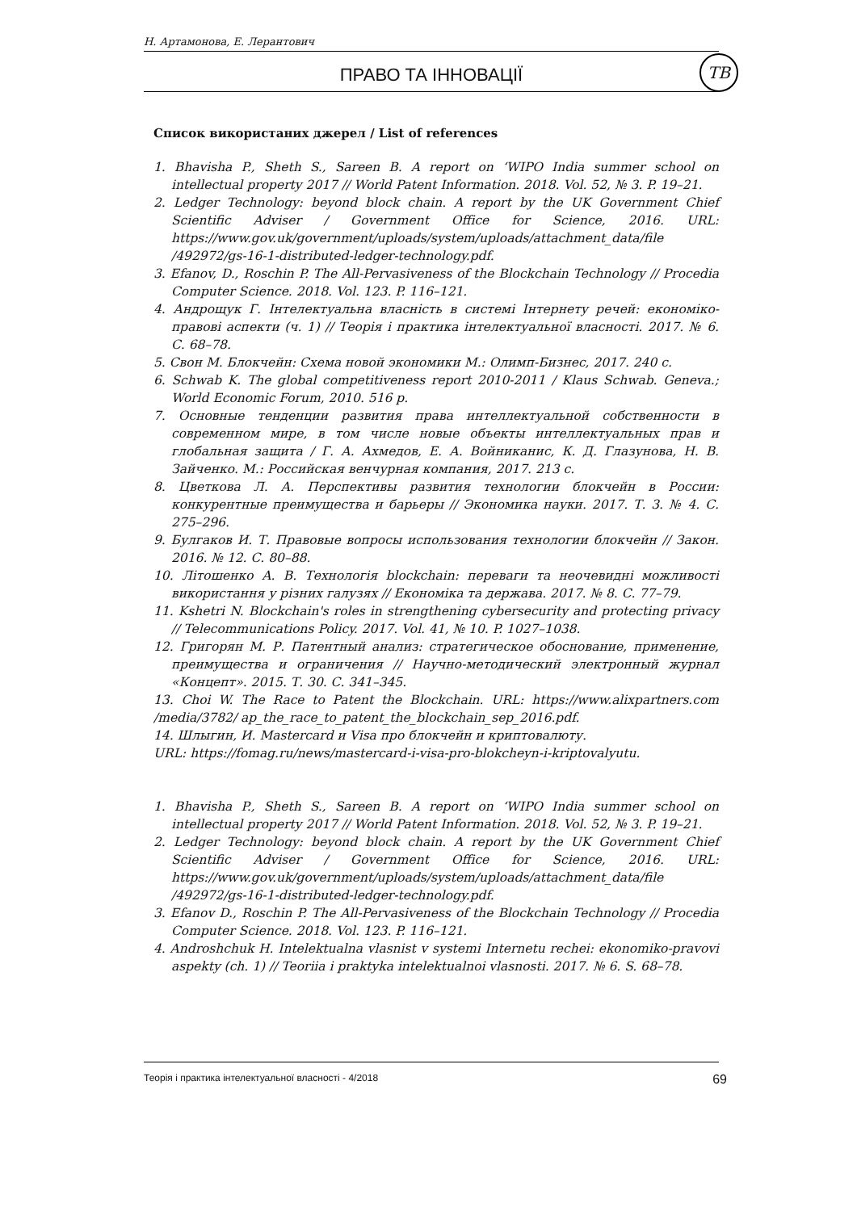Н. Артамонова, Е. Лерантович
ПРАВО ТА ІННОВАЦІЇ
ТВ
Список використаних джерел / List of references
1. Bhavisha P., Sheth S., Sareen B. A report on ‘WIPO India summer school on intellectual property 2017 // World Patent Information. 2018. Vol. 52, № 3. P. 19–21.
2. Ledger Technology: beyond block chain. A report by the UK Government Chief Scientific Adviser / Government Office for Science, 2016. URL: https://www.gov.uk/government/uploads/system/uploads/attachment_data/file /492972/gs-16-1-distributed-ledger-technology.pdf.
3. Efanov, D., Roschin P. The All-Pervasiveness of the Blockchain Technology // Procedia Computer Science. 2018. Vol. 123. P. 116–121.
4. Андрощук Г. Інтелектуальна власність в системі Інтернету речей: економіко-правові аспекти (ч. 1) // Теорія і практика інтелектуальної власності. 2017. № 6. С. 68–78.
5. Свон М. Блокчейн: Схема новой экономики М.: Олимп-Бизнес, 2017. 240 с.
6. Schwab K. The global competitiveness report 2010-2011 / Klaus Schwab. Geneva.; World Economic Forum, 2010. 516 p.
7. Основные тенденции развития права интеллектуальной собственности в современном мире, в том числе новые объекты интеллектуальных прав и глобальная защита / Г. А. Ахмедов, Е. А. Войниканис, К. Д. Глазунова, Н. В. Зайченко. М.: Российская венчурная компания, 2017. 213 с.
8. Цветкова Л. А. Перспективы развития технологии блокчейн в России: конкурентные преимущества и барьеры // Экономика науки. 2017. Т. 3. № 4. С. 275–296.
9. Булгаков И. Т. Правовые вопросы использования технологии блокчейн // Закон. 2016. № 12. С. 80–88.
10. Літошенко А. В. Технологія blockchain: переваги та неочевидні можливості використання у різних галузях // Економіка та держава. 2017. № 8. С. 77–79.
11. Kshetri N. Blockchain's roles in strengthening cybersecurity and protecting privacy // Telecommunications Policy. 2017. Vol. 41, № 10. P. 1027–1038.
12. Григорян М. Р. Патентный анализ: стратегическое обоснование, применение, преимущества и ограничения // Научно-методический электронный журнал «Концепт». 2015. Т. 30. С. 341–345.
13. Choi W. The Race to Patent the Blockchain. URL: https://www.alixpartners.com /media/3782/ ap_the_race_to_patent_the_blockchain_sep_2016.pdf.
14. Шлыгин, И. Mastercard и Visa про блокчейн и криптовалюту.
URL: https://fomag.ru/news/mastercard-i-visa-pro-blokcheyn-i-kriptovalyutu.
1. Bhavisha P., Sheth S., Sareen B. A report on ‘WIPO India summer school on intellectual property 2017 // World Patent Information. 2018. Vol. 52, № 3. P. 19–21.
2. Ledger Technology: beyond block chain. A report by the UK Government Chief Scientific Adviser / Government Office for Science, 2016. URL: https://www.gov.uk/government/uploads/system/uploads/attachment_data/file /492972/gs-16-1-distributed-ledger-technology.pdf.
3. Efanov D., Roschin P. The All-Pervasiveness of the Blockchain Technology // Procedia Computer Science. 2018. Vol. 123. P. 116–121.
4. Androshchuk H. Intelektualna vlasnist v systemi Internetu rechei: ekonomiko-pravovi aspekty (ch. 1) // Teoriia i praktyka intelektualnoi vlasnosti. 2017. № 6. S. 68–78.
Теорія і практика інтелектуальної власності - 4/2018 69